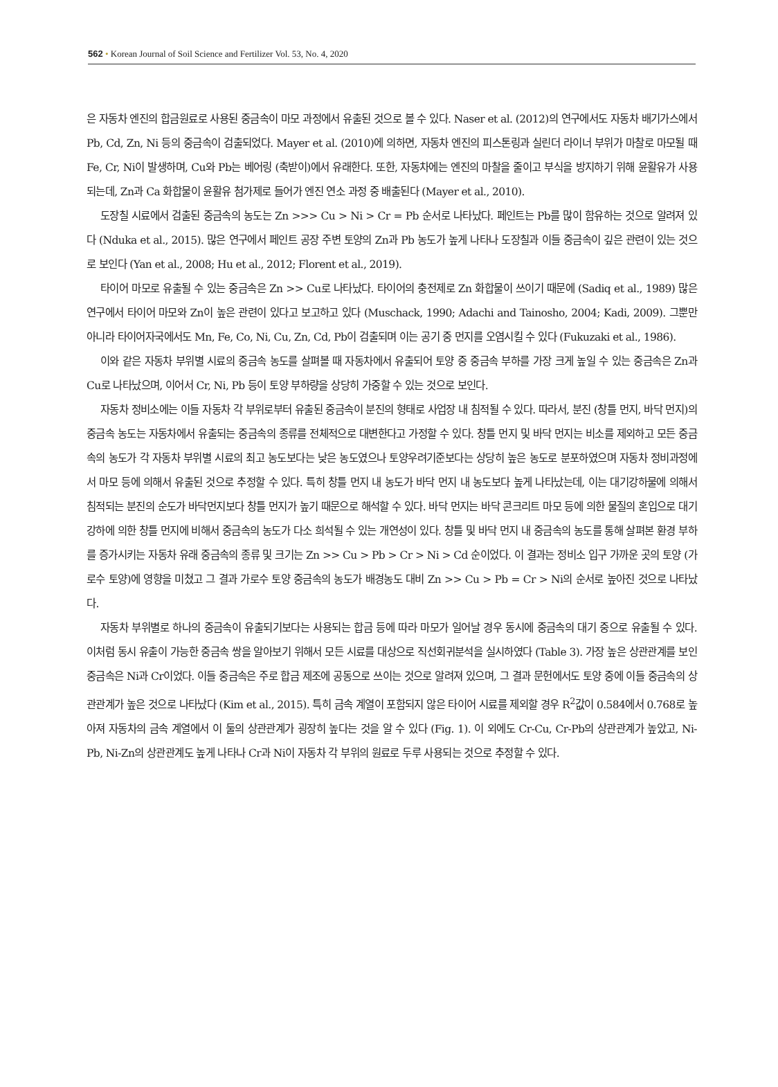562 • Korean Journal of Soil Science and Fertilizer Vol. 53, No. 4, 2020
은 자동차 엔진의 합금원료로 사용된 중금속이 마모 과정에서 유출된 것으로 볼 수 있다. Naser et al. (2012)의 연구에서도 자동차 배기가스에서 Pb, Cd, Zn, Ni 등의 중금속이 검출되었다. Mayer et al. (2010)에 의하면, 자동차 엔진의 피스톤링과 실린더 라이너 부위가 마찰로 마모될 때 Fe, Cr, Ni이 발생하며, Cu와 Pb는 베어링 (축받이)에서 유래한다. 또한, 자동차에는 엔진의 마찰을 줄이고 부식을 방지하기 위해 윤활유가 사용되는데, Zn과 Ca 화합물이 윤활유 첨가제로 들어가 엔진 연소 과정 중 배출된다 (Mayer et al., 2010).
도장칠 시료에서 검출된 중금속의 농도는 Zn >>> Cu > Ni > Cr = Pb 순서로 나타났다. 페인트는 Pb를 많이 함유하는 것으로 알려져 있다 (Nduka et al., 2015). 많은 연구에서 페인트 공장 주변 토양의 Zn과 Pb 농도가 높게 나타나 도장칠과 이들 중금속이 깊은 관련이 있는 것으로 보인다 (Yan et al., 2008; Hu et al., 2012; Florent et al., 2019).
타이어 마모로 유출될 수 있는 중금속은 Zn >> Cu로 나타났다. 타이어의 충전제로 Zn 화합물이 쓰이기 때문에 (Sadiq et al., 1989) 많은 연구에서 타이어 마모와 Zn이 높은 관련이 있다고 보고하고 있다 (Muschack, 1990; Adachi and Tainosho, 2004; Kadi, 2009). 그뿐만 아니라 타이어자국에서도 Mn, Fe, Co, Ni, Cu, Zn, Cd, Pb이 검출되며 이는 공기 중 먼지를 오염시킬 수 있다 (Fukuzaki et al., 1986).
이와 같은 자동차 부위별 시료의 중금속 농도를 살펴볼 때 자동차에서 유출되어 토양 중 중금속 부하를 가장 크게 높일 수 있는 중금속은 Zn과 Cu로 나타났으며, 이어서 Cr, Ni, Pb 등이 토양 부하량을 상당히 가중할 수 있는 것으로 보인다.
자동차 정비소에는 이들 자동차 각 부위로부터 유출된 중금속이 분진의 형태로 사업장 내 침적될 수 있다. 따라서, 분진 (창틀 먼지, 바닥 먼지)의 중금속 농도는 자동차에서 유출되는 중금속의 종류를 전체적으로 대변한다고 가정할 수 있다. 창틀 먼지 및 바닥 먼지는 비소를 제외하고 모든 중금속의 농도가 각 자동차 부위별 시료의 최고 농도보다는 낮은 농도였으나 토양우려기준보다는 상당히 높은 농도로 분포하였으며 자동차 정비과정에서 마모 등에 의해서 유출된 것으로 추정할 수 있다. 특히 창틀 먼지 내 농도가 바닥 먼지 내 농도보다 높게 나타났는데, 이는 대기강하물에 의해서 침적되는 분진의 순도가 바닥먼지보다 창틀 먼지가 높기 때문으로 해석할 수 있다. 바닥 먼지는 바닥 콘크리트 마모 등에 의한 물질의 혼입으로 대기 강하에 의한 창틀 먼지에 비해서 중금속의 농도가 다소 희석될 수 있는 개연성이 있다. 창틀 및 바닥 먼지 내 중금속의 농도를 통해 살펴본 환경 부하를 증가시키는 자동차 유래 중금속의 종류 및 크기는 Zn >> Cu > Pb > Cr > Ni > Cd 순이었다. 이 결과는 정비소 입구 가까운 곳의 토양 (가로수 토양)에 영향을 미쳤고 그 결과 가로수 토양 중금속의 농도가 배경농도 대비 Zn >> Cu > Pb = Cr > Ni의 순서로 높아진 것으로 나타났다.
자동차 부위별로 하나의 중금속이 유출되기보다는 사용되는 합금 등에 따라 마모가 일어날 경우 동시에 중금속의 대기 중으로 유출될 수 있다. 이처럼 동시 유출이 가능한 중금속 쌍을 알아보기 위해서 모든 시료를 대상으로 직선회귀분석을 실시하였다 (Table 3). 가장 높은 상관관계를 보인 중금속은 Ni과 Cr이었다. 이들 중금속은 주로 합금 제조에 공동으로 쓰이는 것으로 알려져 있으며, 그 결과 문헌에서도 토양 중에 이들 중금속의 상관관계가 높은 것으로 나타났다 (Kim et al., 2015). 특히 금속 계열이 포함되지 않은 타이어 시료를 제외할 경우 R<sup>2</sup>값이 0.584에서 0.768로 높아져 자동차의 금속 계열에서 이 둘의 상관관계가 굉장히 높다는 것을 알 수 있다 (Fig. 1). 이 외에도 Cr-Cu, Cr-Pb의 상관관계가 높았고, Ni-Pb, Ni-Zn의 상관관계도 높게 나타나 Cr과 Ni이 자동차 각 부위의 원료로 두루 사용되는 것으로 추정할 수 있다.